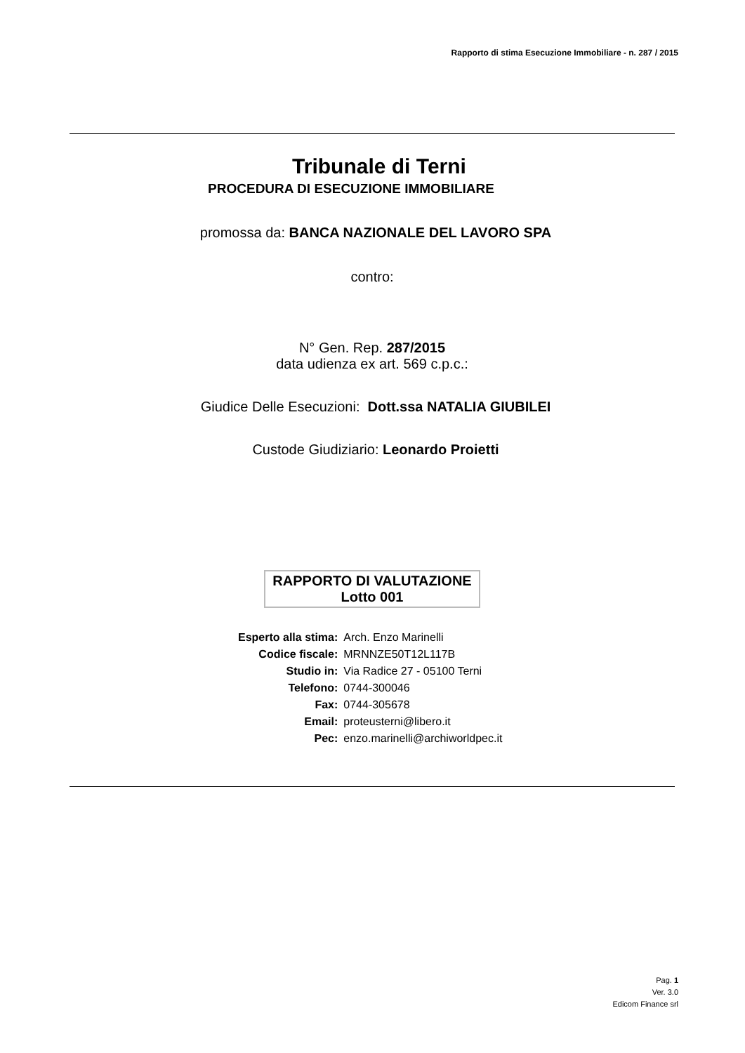Rapporto di stima Esecuzione Immobiliare - n. 287 / 2015
Tribunale di Terni
PROCEDURA DI ESECUZIONE IMMOBILIARE
promossa da: BANCA NAZIONALE DEL LAVORO SPA
contro:
N° Gen. Rep. 287/2015
data udienza ex art. 569 c.p.c.:
Giudice Delle Esecuzioni: Dott.ssa NATALIA GIUBILEI
Custode Giudiziario: Leonardo Proietti
RAPPORTO DI VALUTAZIONE
Lotto 001
| Esperto alla stima: | Arch. Enzo Marinelli |
| Codice fiscale: | MRNNZE50T12L117B |
| Studio in: | Via Radice 27 - 05100 Terni |
| Telefono: | 0744-300046 |
| Fax: | 0744-305678 |
| Email: | proteusterni@libero.it |
| Pec: | enzo.marinelli@archiworldpec.it |
Pag. 1
Ver. 3.0
Edicom Finance srl